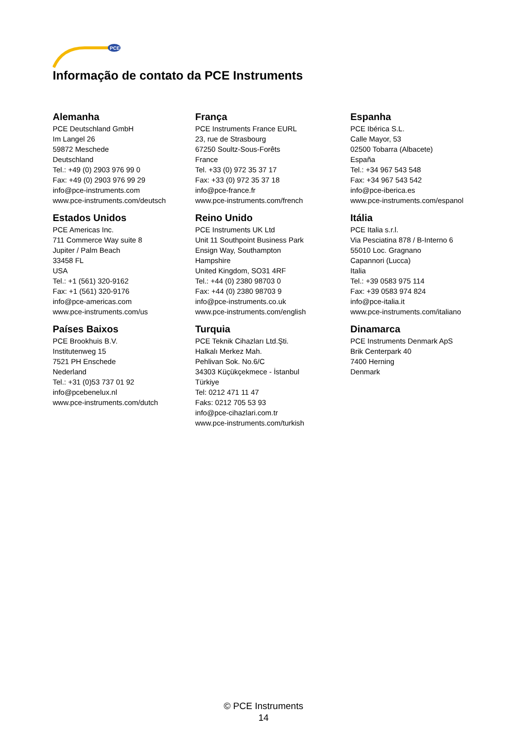PCE
Informação de contato da PCE Instruments
Alemanha
PCE Deutschland GmbH
Im Langel 26
59872 Meschede
Deutschland
Tel.: +49 (0) 2903 976 99 0
Fax: +49 (0) 2903 976 99 29
info@pce-instruments.com
www.pce-instruments.com/deutsch
França
PCE Instruments France EURL
23, rue de Strasbourg
67250 Soultz-Sous-Forêts
France
Tel. +33 (0) 972 35 37 17
Fax: +33 (0) 972 35 37 18
info@pce-france.fr
www.pce-instruments.com/french
Espanha
PCE Ibérica S.L.
Calle Mayor, 53
02500 Tobarra (Albacete)
España
Tel.: +34 967 543 548
Fax: +34 967 543 542
info@pce-iberica.es
www.pce-instruments.com/espanol
Estados Unidos
PCE Americas Inc.
711 Commerce Way suite 8
Jupiter / Palm Beach
33458 FL
USA
Tel.: +1 (561) 320-9162
Fax: +1 (561) 320-9176
info@pce-americas.com
www.pce-instruments.com/us
Reino Unido
PCE Instruments UK Ltd
Unit 11 Southpoint Business Park
Ensign Way, Southampton
Hampshire
United Kingdom, SO31 4RF
Tel.: +44 (0) 2380 98703 0
Fax: +44 (0) 2380 98703 9
info@pce-instruments.co.uk
www.pce-instruments.com/english
Itália
PCE Italia s.r.l.
Via Pesciatina 878 / B-Interno 6
55010 Loc. Gragnano
Capannori (Lucca)
Italia
Tel.: +39 0583 975 114
Fax: +39 0583 974 824
info@pce-italia.it
www.pce-instruments.com/italiano
Países Baixos
PCE Brookhuis B.V.
Institutenweg 15
7521 PH Enschede
Nederland
Tel.: +31 (0)53 737 01 92
info@pcebenelux.nl
www.pce-instruments.com/dutch
Turquia
PCE Teknik Cihazları Ltd.Şti.
Halkalı Merkez Mah.
Pehlivan Sok. No.6/C
34303 Küçükçekmece - İstanbul
Türkiye
Tel: 0212 471 11 47
Faks: 0212 705 53 93
info@pce-cihazlari.com.tr
www.pce-instruments.com/turkish
Dinamarca
PCE Instruments Denmark ApS
Brik Centerpark 40
7400 Herning
Denmark
© PCE Instruments
14